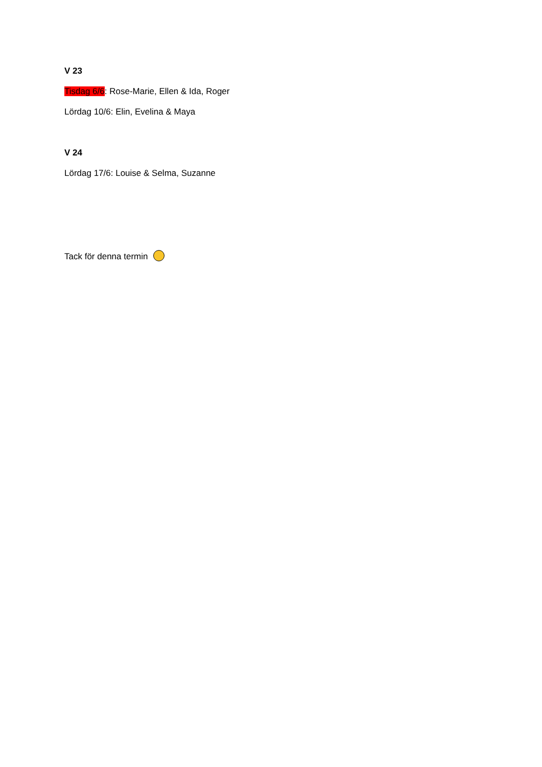V 23
Tisdag 6/6: Rose-Marie, Ellen & Ida, Roger
Lördag 10/6: Elin, Evelina & Maya
V 24
Lördag 17/6: Louise & Selma, Suzanne
Tack för denna termin